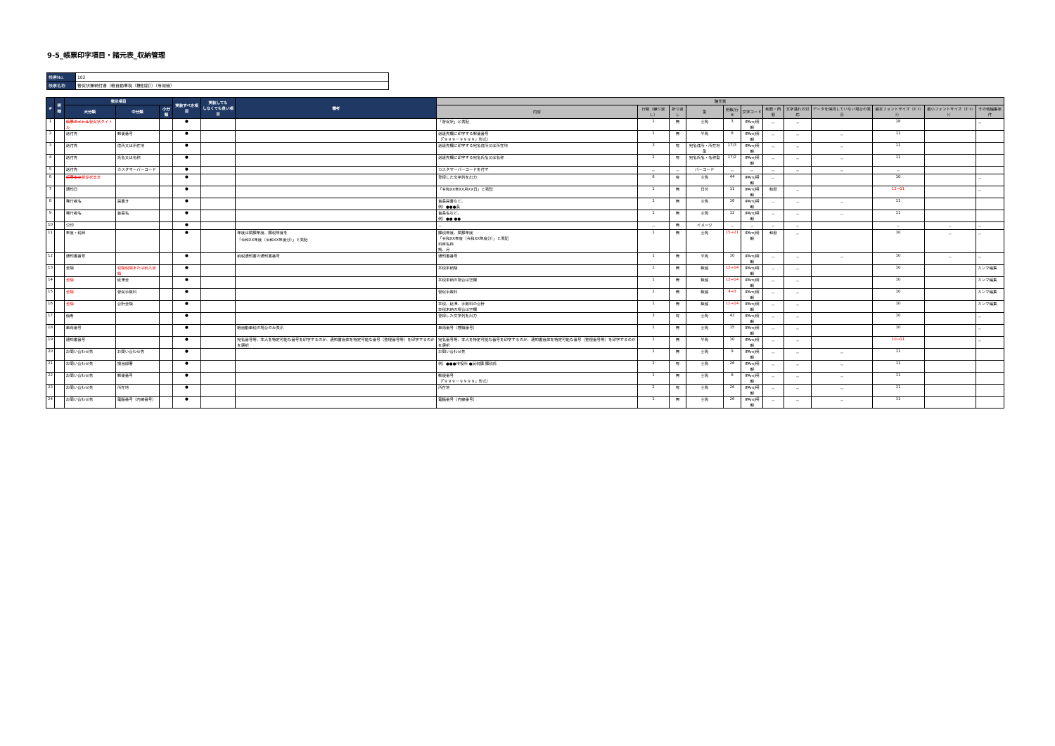9-5_帳票印字項目・諸元表_収納管理
| 帳票No. | 102 |
| 帳票名称 | 督促状兼納付書（軽自動車税（種別割））（専用紙） |
| # | 明細 | 表示項目 | | | 実装すべき項目 | 実装しても しなくても良い項目 | 備考 | 諸元表 | | | | | | | | | | | |
| --- | --- | --- | --- | --- | --- | --- | --- | --- | --- | --- | --- | --- | --- | --- | --- | --- | --- | --- | --- |
| | | 大分類 | 中分類 | 小分類 | | | | 内容 | 行数（繰り返し） | 折り返し | 型 | 桁数/行※ | 文字コード | 和暦・西暦 | 文字溢れの対応 | データを保持していない場合の表示 | 基本フォントサイズ（ﾎﾟｲﾝﾄ） | 最小フォントサイズ（ﾎﾟｲﾝﾄ） | その他編集条件 |
| 1 | | 帳票タイトル 督促状タイトル | | | ● | | | 「督促状」と表記 | 1 | 無 | 全角 | 3 | IPAmj明朝 | － | － | | 18 | | － |
| 2 | | 送付先 | 郵便番号 | | ● | | | 送達先欄に印字する郵便番号 （「９９９－９９９９」形式） | 1 | 無 | 半角 | 8 | IPAmj明朝 | － | － | － | 11 | | |
| 3 | | 送付先 | 住所又は所在地 | | ● | | | 送達先欄に印字する宛名住所又は所在地 | 3 | 有 | 宛名住所・所在地型 | 17/3 | IPAmj明朝 | － | － | － | 11 | | |
| 4 | | 送付先 | 氏名又は名称 | | ● | | | 送達先欄に印字する宛名氏名又は名称 | 2 | 有 | 宛名氏名・名称型 | 17/2 | IPAmj明朝 | － | － | － | 11 | | |
| 5 | | 送付先 | カスタマーバーコード | | ● | | | カスタマーバーコードを付す | － | － | バーコード | － | － | － | － | － | － | | |
| 6 | | 帳票本文 督促状本文 | | | ● | | | 登録した文字列を出力 | 6 | 有 | 全角 | 44 | IPAmj明朝 | － | | | 10 | | － |
| 7 | | 通知日 | | | ● | | | 「令和XX年XX月XX日」と表記 | 1 | 無 | 日付 | 11 | IPAmj明朝 | 和暦 | － | | 12→11 | | － |
| 8 | | 発行者名 | 肩書き | | ● | | | 首長肩書など。 例）●●●長 | 1 | 無 | 全角 | 16 | IPAmj明朝 | － | － | － | 11 | | |
| 9 | | 発行者名 | 首長名 | | ● | | | 首長名など。 例）●● ●● | 1 | 無 | 全角 | 12 | IPAmj明朝 | － | － | － | 11 | | |
| 10 | | 公印 | | | ● | | | － | － | 無 | イメージ | － | － | － | － | | － | － | － |
| 11 | | 年度・税目 | | | ● | | 年度は賦課年度、課税年度を 「令和XX年度（令和XX年度分）」と表記 | 課税年度、賦課年度 「令和XX年度（令和XX年度分）」と表記 科目名称 期、月 | 1 | 無 | 全角 | 15→21 | IPAmj明朝 | 和暦 | － | | 10 | － | － |
| 12 | | 通知書番号 | | | ● | | 納税通知書の通知書番号 | 通知書番号 | 1 | 無 | 半角 | 10 | IPAmj明朝 | － | － | － | 10 | － | － |
| 13 | | 金額 | 税額税額または納入金額 | | ● | | | 本税未納額 | 1 | 無 | 数値 | 12→14 | IPAmj明朝 | － | － | | 10 | | カンマ編集 |
| 14 | | 金額 | 延滞金 | | ● | | | 本税未納の場合は空欄 | 1 | 無 | 数値 | 12→14 | IPAmj明朝 | － | － | | 10 | | カンマ編集 |
| 15 | | 金額 | 督促手数料 | | ● | | | 督促手数料 | 1 | 無 | 数値 | 4→3 | IPAmj明朝 | － | － | | 10 | | カンマ編集 |
| 16 | | 金額 | 合計金額 | | ● | | | 本税、延滞、手数料の合計 本税未納の場合は空欄 | 1 | 無 | 数値 | 11→14 | IPAmj明朝 | － | － | | 10 | | カンマ編集 |
| 17 | | 備考 | | | ● | | | 登録した文字列を出力 | 3 | 有 | 全角 | 42 | IPAmj明朝 | － | － | | 10 | | － |
| 18 | | 車両番号 | | | ● | | 軽自動車税の場合のみ表示 | 車両番号（標識番号） | 1 | 無 | 全角 | 15 | IPAmj明朝 | － | － | | 10 | | － |
| 19 | | 通知書番号 | | | ● | | 宛名番号等、本人を特定可能な番号を印字するのか、通知書自体を特定可能な番号（整理番号等）を印字するのかを選択 | 宛名番号等、本人を特定可能な番号を印字するのか、通知書自体を特定可能な番号（整理番号等）を印字するのかを選択 | 1 | 無 | 半角 | 10 | IPAmj明朝 | － | － | | 10→11 | | － |
| 20 | | お問い合わせ先 | お問い合わせ先 | | ● | | | お問い合わせ先 | 1 | 無 | 全角 | 9 | IPAmj明朝 | － | － | － | 11 | | |
| 21 | | お問い合わせ先 | 担当部署 | | ● | | | 例）●●●市役所 ●民税課 課税係 | 2 | 有 | 全角 | 26 | IPAmj明朝 | － | － | － | 11 | | |
| 22 | | お問い合わせ先 | 郵便番号 | | ● | | | 郵便番号 （「９９９－９９９９」形式） | 1 | 無 | 全角 | 8 | IPAmj明朝 | － | － | － | 11 | | |
| 23 | | お問い合わせ先 | 所在地 | | ● | | | 所在地 | 2 | 有 | 全角 | 26 | IPAmj明朝 | － | － | － | 11 | | |
| 24 | | お問い合わせ先 | 電話番号（内線番号） | | ● | | | 電話番号（内線番号） | 1 | 無 | 全角 | 26 | IPAmj明朝 | － | － | － | 11 | | |